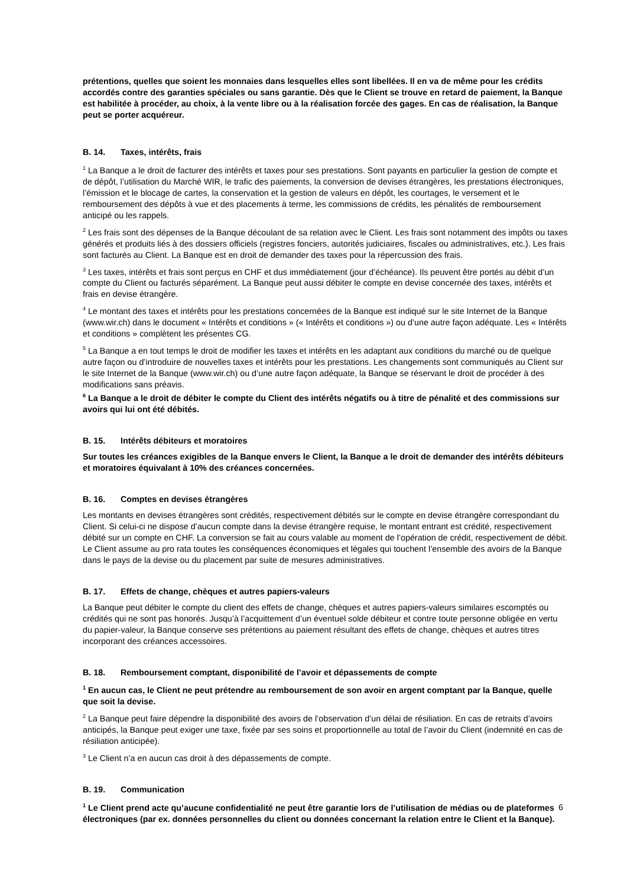prétentions, quelles que soient les monnaies dans lesquelles elles sont libellées. Il en va de même pour les crédits accordés contre des garanties spéciales ou sans garantie. Dès que le Client se trouve en retard de paiement, la Banque est habilitée à procéder, au choix, à la vente libre ou à la réalisation forcée des gages. En cas de réalisation, la Banque peut se porter acquéreur.
B. 14. Taxes, intérêts, frais
<sup>1</sup> La Banque a le droit de facturer des intérêts et taxes pour ses prestations. Sont payants en particulier la gestion de compte et de dépôt, l’utilisation du Marché WIR, le trafic des paiements, la conversion de devises étrangères, les prestations électroniques, l’émission et le blocage de cartes, la conservation et la gestion de valeurs en dépôt, les courtages, le versement et le remboursement des dépôts à vue et des placements à terme, les commissions de crédits, les pénalités de remboursement anticipé ou les rappels.
<sup>2</sup> Les frais sont des dépenses de la Banque découlant de sa relation avec le Client. Les frais sont notamment des impôts ou taxes générés et produits liés à des dossiers officiels (registres fonciers, autorités judiciaires, fiscales ou administratives, etc.). Les frais sont facturés au Client. La Banque est en droit de demander des taxes pour la répercussion des frais.
<sup>3</sup> Les taxes, intérêts et frais sont perçus en CHF et dus immédiatement (jour d’échéance). Ils peuvent être portés au débit d’un compte du Client ou facturés séparément. La Banque peut aussi débiter le compte en devise concernée des taxes, intérêts et frais en devise étrangère.
<sup>4</sup> Le montant des taxes et intérêts pour les prestations concernées de la Banque est indiqué sur le site Internet de la Banque (www.wir.ch) dans le document « Intérêts et conditions » (« Intérêts et conditions ») ou d’une autre façon adéquate. Les « Intérêts et conditions » complètent les présentes CG.
<sup>5</sup> La Banque a en tout temps le droit de modifier les taxes et intérêts en les adaptant aux conditions du marché ou de quelque autre façon ou d’introduire de nouvelles taxes et intérêts pour les prestations. Les changements sont communiqués au Client sur le site Internet de la Banque (www.wir.ch) ou d’une autre façon adéquate, la Banque se réservant le droit de procéder à des modifications sans préavis.
<sup>6</sup> La Banque a le droit de débiter le compte du Client des intérêts négatifs ou à titre de pénalité et des commissions sur avoirs qui lui ont été débités.
B. 15. Intérêts débiteurs et moratoires
Sur toutes les créances exigibles de la Banque envers le Client, la Banque a le droit de demander des intérêts débiteurs et moratoires équivalant à 10% des créances concernées.
B. 16. Comptes en devises étrangères
Les montants en devises étrangères sont crédités, respectivement débités sur le compte en devise étrangère correspondant du Client. Si celui-ci ne dispose d’aucun compte dans la devise étrangère requise, le montant entrant est crédité, respectivement débité sur un compte en CHF. La conversion se fait au cours valable au moment de l’opération de crédit, respectivement de débit. Le Client assume au pro rata toutes les conséquences économiques et légales qui touchent l’ensemble des avoirs de la Banque dans le pays de la devise ou du placement par suite de mesures administratives.
B. 17. Effets de change, chèques et autres papiers-valeurs
La Banque peut débiter le compte du client des effets de change, chèques et autres papiers-valeurs similaires escomptés ou crédités qui ne sont pas honorés. Jusqu’à l’acquittement d’un éventuel solde débiteur et contre toute personne obligée en vertu du papier-valeur, la Banque conserve ses prétentions au paiement résultant des effets de change, chèques et autres titres incorporant des créances accessoires.
B. 18. Remboursement comptant, disponibilité de l’avoir et dépassements de compte
<sup>1</sup> En aucun cas, le Client ne peut prétendre au remboursement de son avoir en argent comptant par la Banque, quelle que soit la devise.
<sup>2</sup> La Banque peut faire dépendre la disponibilité des avoirs de l’observation d’un délai de résiliation. En cas de retraits d’avoirs anticipés, la Banque peut exiger une taxe, fixée par ses soins et proportionnelle au total de l’avoir du Client (indemnité en cas de résiliation anticipée).
<sup>3</sup> Le Client n’a en aucun cas droit à des dépassements de compte.
B. 19. Communication
<sup>1</sup> Le Client prend acte qu’aucune confidentialité ne peut être garantie lors de l’utilisation de médias ou de plateformes électroniques (par ex. données personnelles du client ou données concernant la relation entre le Client et la Banque).
6